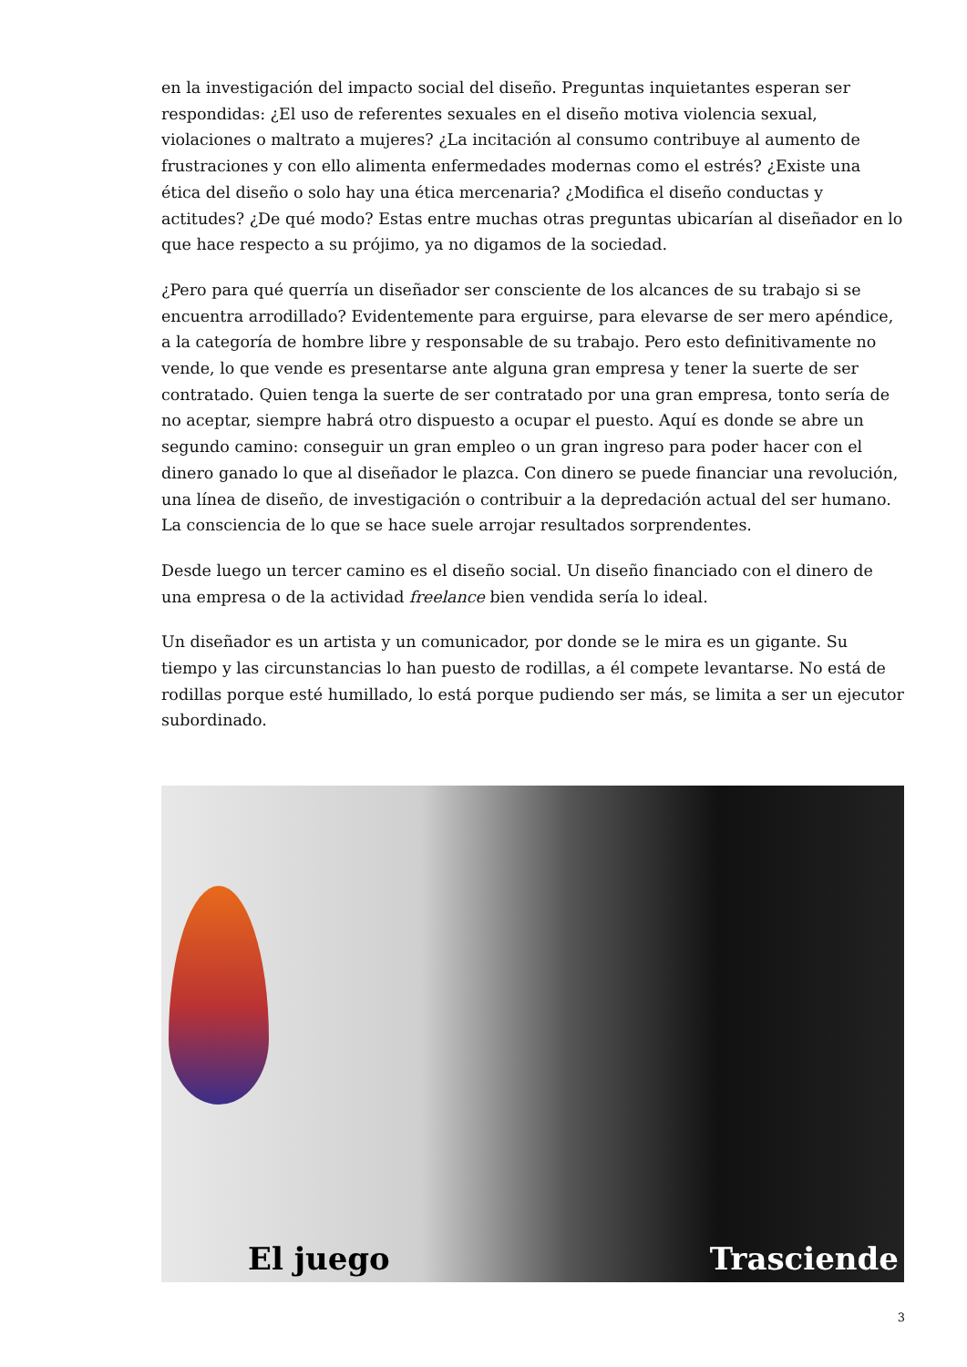en la investigación del impacto social del diseño. Preguntas inquietantes esperan ser respondidas: ¿El uso de referentes sexuales en el diseño motiva violencia sexual, violaciones o maltrato a mujeres? ¿La incitación al consumo contribuye al aumento de frustraciones y con ello alimenta enfermedades modernas como el estrés? ¿Existe una ética del diseño o solo hay una ética mercenaria? ¿Modifica el diseño conductas y actitudes? ¿De qué modo? Estas entre muchas otras preguntas ubicarían al diseñador en lo que hace respecto a su prójimo, ya no digamos de la sociedad.
¿Pero para qué querría un diseñador ser consciente de los alcances de su trabajo si se encuentra arrodillado? Evidentemente para erguirse, para elevarse de ser mero apéndice, a la categoría de hombre libre y responsable de su trabajo. Pero esto definitivamente no vende, lo que vende es presentarse ante alguna gran empresa y tener la suerte de ser contratado. Quien tenga la suerte de ser contratado por una gran empresa, tonto sería de no aceptar, siempre habrá otro dispuesto a ocupar el puesto. Aquí es donde se abre un segundo camino: conseguir un gran empleo o un gran ingreso para poder hacer con el dinero ganado lo que al diseñador le plazca. Con dinero se puede financiar una revolución, una línea de diseño, de investigación o contribuir a la depredación actual del ser humano. La consciencia de lo que se hace suele arrojar resultados sorprendentes.
Desde luego un tercer camino es el diseño social. Un diseño financiado con el dinero de una empresa o de la actividad freelance bien vendida sería lo ideal.
Un diseñador es un artista y un comunicador, por donde se le mira es un gigante. Su tiempo y las circunstancias lo han puesto de rodillas, a él compete levantarse. No está de rodillas porque esté humillado, lo está porque pudiendo ser más, se limita a ser un ejecutor subordinado.
El juego Trasciende
3